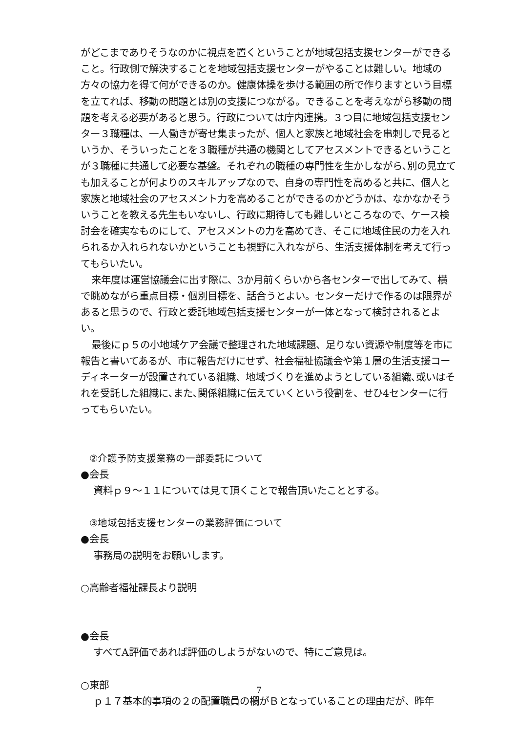がどこまでありそうなのかに視点を置くということが地域包括支援センターができること。行政側で解決することを地域包括支援センターがやることは難しい。地域の方々の協力を得て何ができるのか。健康体操を歩ける範囲の所で作りますという目標を立てれば、移動の問題とは別の支援につながる。できることを考えながら移動の問題を考える必要があると思う。行政については庁内連携。３つ目に地域包括支援センター３職種は、一人働きが寄せ集まったが、個人と家族と地域社会を串刺しで見るというか、そういったことを３職種が共通の機関としてアセスメントできるということが３職種に共通して必要な基盤。それぞれの職種の専門性を生かしながら､別の見立ても加えることが何よりのスキルアップなので、自身の専門性を高めると共に、個人と家族と地域社会のアセスメント力を高めることができるのかどうかは、なかなかそういうことを教える先生もいないし、行政に期待しても難しいところなので、ケース検討会を確実なものにして、アセスメントの力を高めてき、そこに地域住民の力を入れられるか入れられないかということも視野に入れながら、生活支援体制を考えて行ってもらいたい。
来年度は運営協議会に出す際に、3か月前くらいから各センターで出してみて、横で眺めながら重点目標・個別目標を、話合うとよい。センターだけで作るのは限界があると思うので、行政と委託地域包括支援センターが一体となって検討されるとよい。
最後にｐ５の小地域ケア会議で整理された地域課題、足りない資源や制度等を市に報告と書いてあるが、市に報告だけにせず、社会福祉協議会や第１層の生活支援コーディネーターが設置されている組織、地域づくりを進めようとしている組織､或いはそれを受託した組織に､また､関係組織に伝えていくという役割を、せひ4センターに行ってもらいたい。
②介護予防支援業務の一部委託について
●会長
資料ｐ９～１１については見て頂くことで報告頂いたこととする。
③地域包括支援センターの業務評価について
●会長
事務局の説明をお願いします。
○高齢者福祉課長より説明
●会長
すべてA評価であれば評価のしようがないので、特にご意見は。
○東部
ｐ１７基本的事項の２の配置職員の欄がＢとなっていることの理由だが、昨年
7